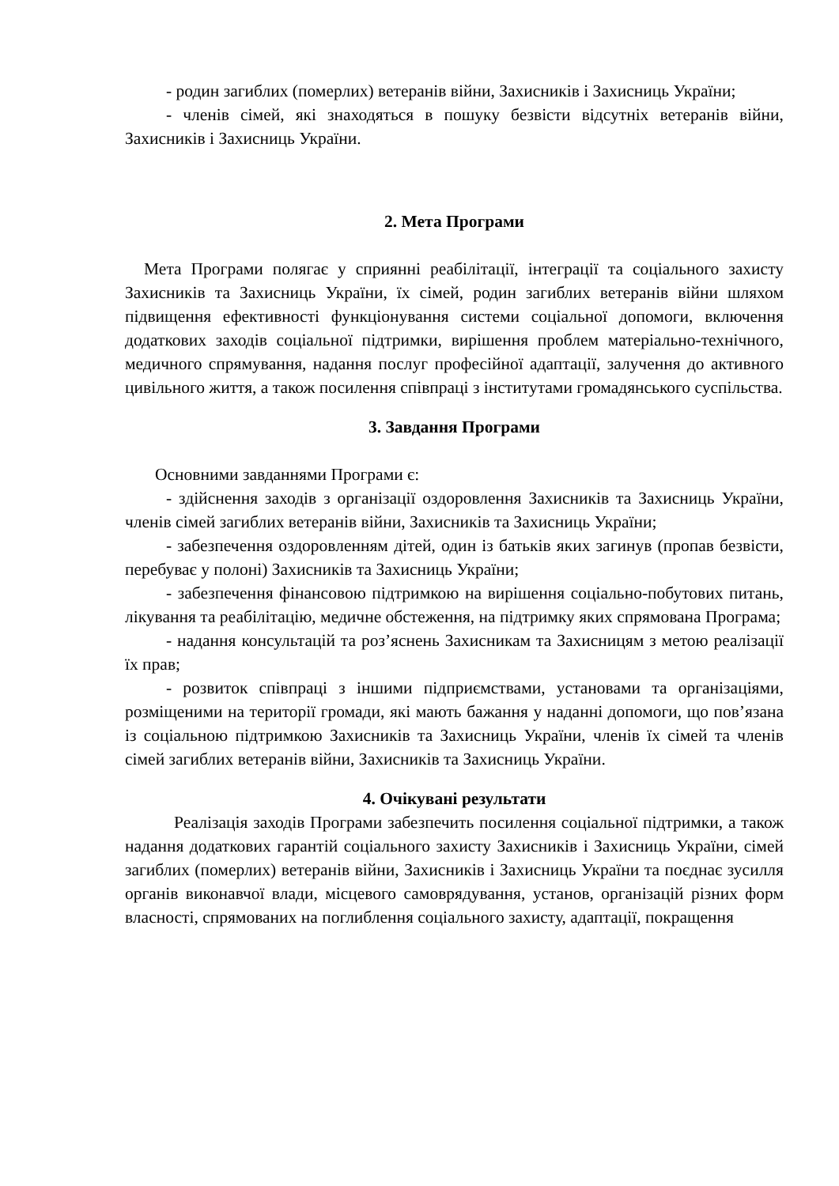- родин загиблих (померлих) ветеранів війни, Захисників і Захисниць України;
- членів сімей, які знаходяться в пошуку безвісти відсутніх ветеранів війни, Захисників і Захисниць України.
2. Мета Програми
Мета Програми полягає у сприянні реабілітації, інтеграції та соціального захисту Захисників та Захисниць України, їх сімей, родин загиблих ветеранів війни шляхом підвищення ефективності функціонування системи соціальної допомоги, включення додаткових заходів соціальної підтримки, вирішення проблем матеріально-технічного, медичного спрямування, надання послуг професійної адаптації, залучення до активного цивільного життя, а також посилення співпраці з інститутами громадянського суспільства.
3. Завдання Програми
Основними завданнями Програми є:
- здійснення заходів з організації оздоровлення Захисників та Захисниць України, членів сімей загиблих ветеранів війни, Захисників та Захисниць України;
- забезпечення оздоровленням дітей, один із батьків яких загинув (пропав безвісти, перебуває у полоні) Захисників та Захисниць України;
- забезпечення фінансовою підтримкою на вирішення соціально-побутових питань, лікування та реабілітацію, медичне обстеження, на підтримку яких спрямована Програма;
- надання консультацій та роз’яснень Захисникам та Захисницям з метою реалізації їх прав;
- розвиток співпраці з іншими підприємствами, установами та організаціями, розміщеними на території громади, які мають бажання у наданні допомоги, що пов’язана із соціальною підтримкою Захисників та Захисниць України, членів їх сімей та членів сімей загиблих ветеранів війни, Захисників та Захисниць України.
4. Очікувані результати
Реалізація заходів Програми забезпечить посилення соціальної підтримки, а також надання додаткових гарантій соціального захисту Захисників і Захисниць України, сімей загиблих (померлих) ветеранів війни, Захисників і Захисниць України та поєднає зусилля органів виконавчої влади, місцевого самоврядування, установ, організацій різних форм власності, спрямованих на поглиблення соціального захисту, адаптації, покращення